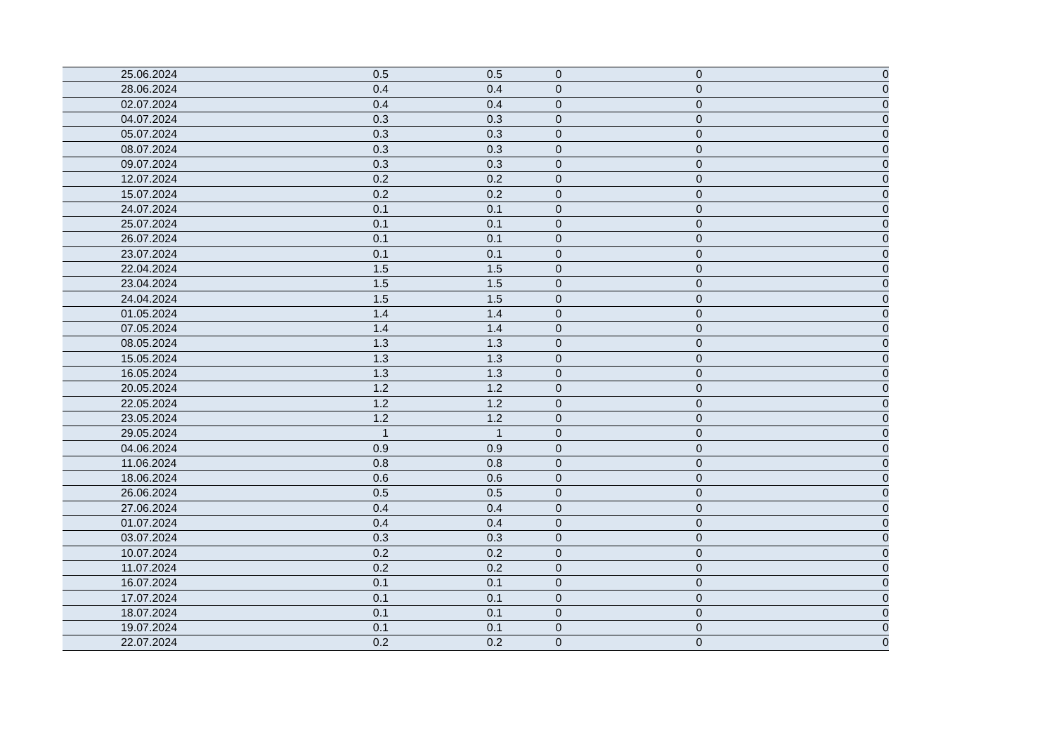| 25.06.2024 | 0.5 | 0.5 | 0 | 0 | 0 |
| 28.06.2024 | 0.4 | 0.4 | 0 | 0 | 0 |
| 02.07.2024 | 0.4 | 0.4 | 0 | 0 | 0 |
| 04.07.2024 | 0.3 | 0.3 | 0 | 0 | 0 |
| 05.07.2024 | 0.3 | 0.3 | 0 | 0 | 0 |
| 08.07.2024 | 0.3 | 0.3 | 0 | 0 | 0 |
| 09.07.2024 | 0.3 | 0.3 | 0 | 0 | 0 |
| 12.07.2024 | 0.2 | 0.2 | 0 | 0 | 0 |
| 15.07.2024 | 0.2 | 0.2 | 0 | 0 | 0 |
| 24.07.2024 | 0.1 | 0.1 | 0 | 0 | 0 |
| 25.07.2024 | 0.1 | 0.1 | 0 | 0 | 0 |
| 26.07.2024 | 0.1 | 0.1 | 0 | 0 | 0 |
| 23.07.2024 | 0.1 | 0.1 | 0 | 0 | 0 |
| 22.04.2024 | 1.5 | 1.5 | 0 | 0 | 0 |
| 23.04.2024 | 1.5 | 1.5 | 0 | 0 | 0 |
| 24.04.2024 | 1.5 | 1.5 | 0 | 0 | 0 |
| 01.05.2024 | 1.4 | 1.4 | 0 | 0 | 0 |
| 07.05.2024 | 1.4 | 1.4 | 0 | 0 | 0 |
| 08.05.2024 | 1.3 | 1.3 | 0 | 0 | 0 |
| 15.05.2024 | 1.3 | 1.3 | 0 | 0 | 0 |
| 16.05.2024 | 1.3 | 1.3 | 0 | 0 | 0 |
| 20.05.2024 | 1.2 | 1.2 | 0 | 0 | 0 |
| 22.05.2024 | 1.2 | 1.2 | 0 | 0 | 0 |
| 23.05.2024 | 1.2 | 1.2 | 0 | 0 | 0 |
| 29.05.2024 | 1 | 1 | 0 | 0 | 0 |
| 04.06.2024 | 0.9 | 0.9 | 0 | 0 | 0 |
| 11.06.2024 | 0.8 | 0.8 | 0 | 0 | 0 |
| 18.06.2024 | 0.6 | 0.6 | 0 | 0 | 0 |
| 26.06.2024 | 0.5 | 0.5 | 0 | 0 | 0 |
| 27.06.2024 | 0.4 | 0.4 | 0 | 0 | 0 |
| 01.07.2024 | 0.4 | 0.4 | 0 | 0 | 0 |
| 03.07.2024 | 0.3 | 0.3 | 0 | 0 | 0 |
| 10.07.2024 | 0.2 | 0.2 | 0 | 0 | 0 |
| 11.07.2024 | 0.2 | 0.2 | 0 | 0 | 0 |
| 16.07.2024 | 0.1 | 0.1 | 0 | 0 | 0 |
| 17.07.2024 | 0.1 | 0.1 | 0 | 0 | 0 |
| 18.07.2024 | 0.1 | 0.1 | 0 | 0 | 0 |
| 19.07.2024 | 0.1 | 0.1 | 0 | 0 | 0 |
| 22.07.2024 | 0.2 | 0.2 | 0 | 0 | 0 |